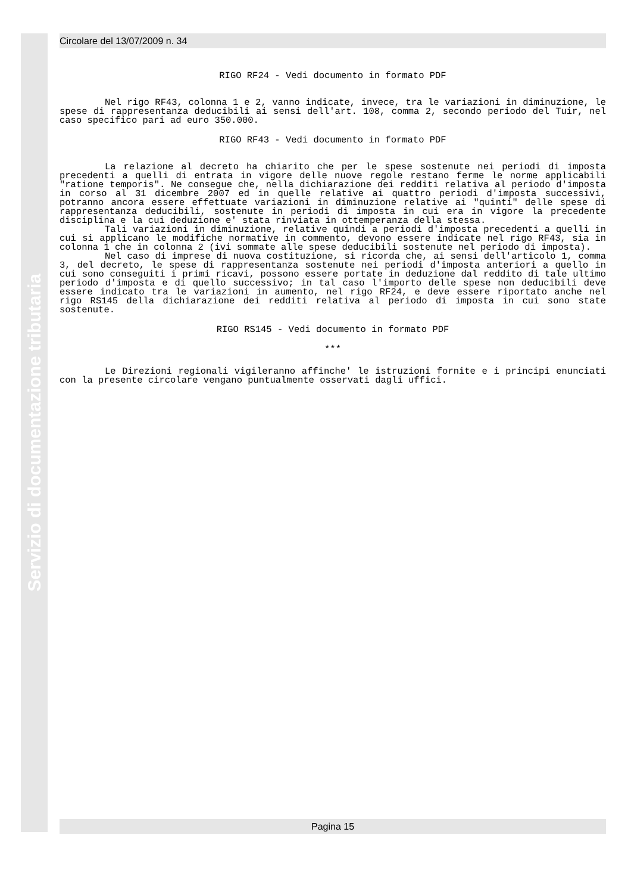Servizio di documentazione tributaria
Circolare del 13/07/2009 n. 34
RIGO RF24 - Vedi documento in formato PDF
Nel rigo RF43, colonna 1 e 2, vanno indicate, invece, tra le variazioni in diminuzione, le spese di rappresentanza deducibili ai sensi dell'art. 108, comma 2, secondo periodo del Tuir, nel caso specifico pari ad euro 350.000.
RIGO RF43 - Vedi documento in formato PDF
La relazione al decreto ha chiarito che per le spese sostenute nei periodi di imposta precedenti a quelli di entrata in vigore delle nuove regole restano ferme le norme applicabili "ratione temporis". Ne consegue che, nella dichiarazione dei redditi relativa al periodo d'imposta in corso al 31 dicembre 2007 ed in quelle relative ai quattro periodi d'imposta successivi, potranno ancora essere effettuate variazioni in diminuzione relative ai "quinti" delle spese di rappresentanza deducibili, sostenute in periodi di imposta in cui era in vigore la precedente disciplina e la cui deduzione e' stata rinviata in ottemperanza della stessa.
Tali variazioni in diminuzione, relative quindi a periodi d'imposta precedenti a quelli in cui si applicano le modifiche normative in commento, devono essere indicate nel rigo RF43, sia in colonna 1 che in colonna 2 (ivi sommate alle spese deducibili sostenute nel periodo di imposta).
Nel caso di imprese di nuova costituzione, si ricorda che, ai sensi dell'articolo 1, comma 3, del decreto, le spese di rappresentanza sostenute nei periodi d'imposta anteriori a quello in cui sono conseguiti i primi ricavi, possono essere portate in deduzione dal reddito di tale ultimo periodo d'imposta e di quello successivo; in tal caso l'importo delle spese non deducibili deve essere indicato tra le variazioni in aumento, nel rigo RF24, e deve essere riportato anche nel rigo RS145 della dichiarazione dei redditi relativa al periodo di imposta in cui sono state sostenute.
RIGO RS145 - Vedi documento in formato PDF
***
Le Direzioni regionali vigileranno affinche' le istruzioni fornite e i principi enunciati con la presente circolare vengano puntualmente osservati dagli uffici.
Pagina 15